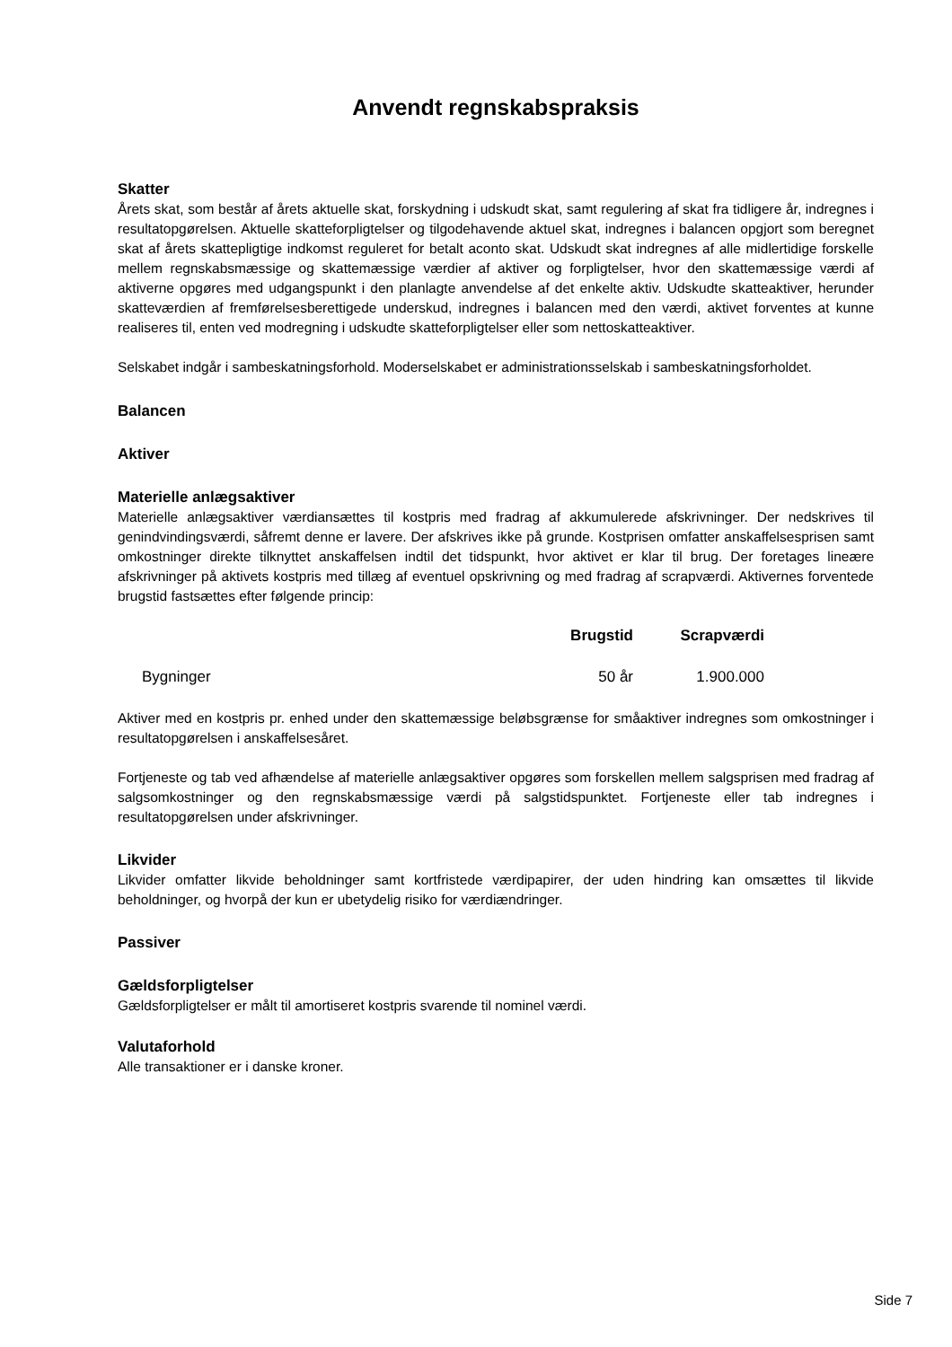Anvendt regnskabspraksis
Skatter
Årets skat, som består af årets aktuelle skat, forskydning i udskudt skat, samt regulering af skat fra tidligere år, indregnes i resultatopgørelsen. Aktuelle skatteforpligtelser og tilgodehavende aktuel skat, indregnes i balancen opgjort som beregnet skat af årets skattepligtige indkomst reguleret for betalt aconto skat. Udskudt skat indregnes af alle midlertidige forskelle mellem regnskabsmæssige og skattemæssige værdier af aktiver og forpligtelser, hvor den skattemæssige værdi af aktiverne opgøres med udgangspunkt i den planlagte anvendelse af det enkelte aktiv. Udskudte skatteaktiver, herunder skatteværdien af fremførelsesberettigede underskud, indregnes i balancen med den værdi, aktivet forventes at kunne realiseres til, enten ved modregning i udskudte skatteforpligtelser eller som nettoskatteaktiver.
Selskabet indgår i sambeskatningsforhold. Moderselskabet er administrationsselskab i sambeskatningsforholdet.
Balancen
Aktiver
Materielle anlægsaktiver
Materielle anlægsaktiver værdiansættes til kostpris med fradrag af akkumulerede afskrivninger. Der nedskrives til genindvindingsværdi, såfremt denne er lavere. Der afskrives ikke på grunde. Kostprisen omfatter anskaffelsesprisen samt omkostninger direkte tilknyttet anskaffelsen indtil det tidspunkt, hvor aktivet er klar til brug. Der foretages lineære afskrivninger på aktivets kostpris med tillæg af eventuel opskrivning og med fradrag af scrapværdi. Aktivernes forventede brugstid fastsættes efter følgende princip:
| | Brugstid | Scrapværdi |
| --- | --- | --- |
| Bygninger | 50 år | 1.900.000 |
Aktiver med en kostpris pr. enhed under den skattemæssige beløbsgrænse for småaktiver indregnes som omkostninger i resultatopgørelsen i anskaffelsesåret.
Fortjeneste og tab ved afhændelse af materielle anlægsaktiver opgøres som forskellen mellem salgsprisen med fradrag af salgsomkostninger og den regnskabsmæssige værdi på salgstidspunktet. Fortjeneste eller tab indregnes i resultatopgørelsen under afskrivninger.
Likvider
Likvider omfatter likvide beholdninger samt kortfristede værdipapirer, der uden hindring kan omsættes til likvide beholdninger, og hvorpå der kun er ubetydelig risiko for værdiændringer.
Passiver
Gældsforpligtelser
Gældsforpligtelser er målt til amortiseret kostpris svarende til nominel værdi.
Valutaforhold
Alle transaktioner er i danske kroner.
Side 7